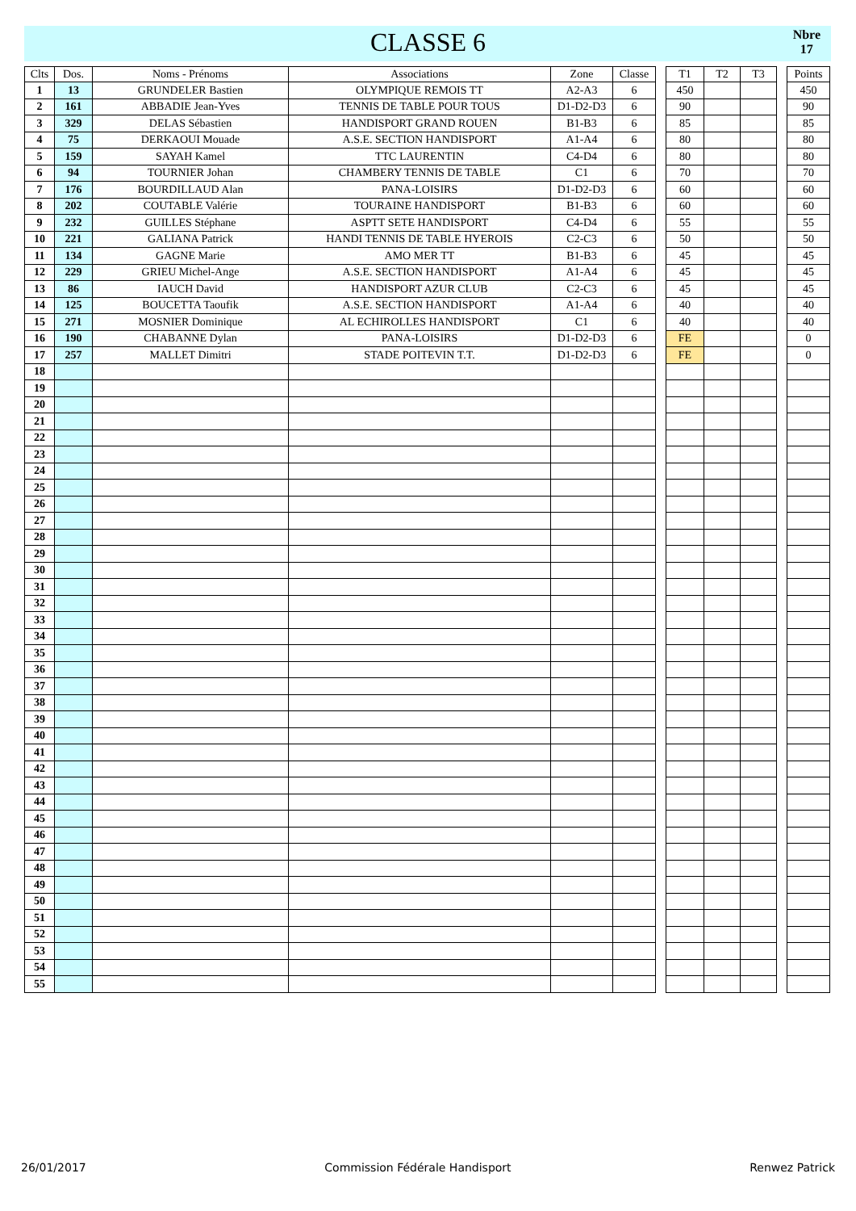CLASSE 6
Nbre
17
| Clts | Dos. | Noms - Prénoms | Associations | Zone | Classe | | T1 | T2 | T3 | | Points |
| --- | --- | --- | --- | --- | --- | --- | --- | --- | --- | --- | --- |
| 1 | 13 | GRUNDELER Bastien | OLYMPIQUE REMOIS TT | A2-A3 | 6 | | 450 | | | | 450 |
| 2 | 161 | ABBADIE Jean-Yves | TENNIS DE TABLE POUR TOUS | D1-D2-D3 | 6 | | 90 | | | | 90 |
| 3 | 329 | DELAS Sébastien | HANDISPORT GRAND ROUEN | B1-B3 | 6 | | 85 | | | | 85 |
| 4 | 75 | DERKAOUI Mouade | A.S.E. SECTION HANDISPORT | A1-A4 | 6 | | 80 | | | | 80 |
| 5 | 159 | SAYAH Kamel | TTC LAURENTIN | C4-D4 | 6 | | 80 | | | | 80 |
| 6 | 94 | TOURNIER Johan | CHAMBERY TENNIS DE TABLE | C1 | 6 | | 70 | | | | 70 |
| 7 | 176 | BOURDILLAUD Alan | PANA-LOISIRS | D1-D2-D3 | 6 | | 60 | | | | 60 |
| 8 | 202 | COUTABLE Valérie | TOURAINE HANDISPORT | B1-B3 | 6 | | 60 | | | | 60 |
| 9 | 232 | GUILLES Stéphane | ASPTT SETE HANDISPORT | C4-D4 | 6 | | 55 | | | | 55 |
| 10 | 221 | GALIANA Patrick | HANDI TENNIS DE TABLE HYEROIS | C2-C3 | 6 | | 50 | | | | 50 |
| 11 | 134 | GAGNE Marie | AMO MER TT | B1-B3 | 6 | | 45 | | | | 45 |
| 12 | 229 | GRIEU Michel-Ange | A.S.E. SECTION HANDISPORT | A1-A4 | 6 | | 45 | | | | 45 |
| 13 | 86 | IAUCH David | HANDISPORT AZUR CLUB | C2-C3 | 6 | | 45 | | | | 45 |
| 14 | 125 | BOUCETTA Taoufik | A.S.E. SECTION HANDISPORT | A1-A4 | 6 | | 40 | | | | 40 |
| 15 | 271 | MOSNIER Dominique | AL ECHIROLLES HANDISPORT | C1 | 6 | | 40 | | | | 40 |
| 16 | 190 | CHABANNE Dylan | PANA-LOISIRS | D1-D2-D3 | 6 | | FE | | | | 0 |
| 17 | 257 | MALLET Dimitri | STADE POITEVIN T.T. | D1-D2-D3 | 6 | | FE | | | | 0 |
| 18 | | | | | | | | | | | |
| 19 | | | | | | | | | | | |
| 20 | | | | | | | | | | | |
| 21 | | | | | | | | | | | |
| 22 | | | | | | | | | | | |
| 23 | | | | | | | | | | | |
| 24 | | | | | | | | | | | |
| 25 | | | | | | | | | | | |
| 26 | | | | | | | | | | | |
| 27 | | | | | | | | | | | |
| 28 | | | | | | | | | | | |
| 29 | | | | | | | | | | | |
| 30 | | | | | | | | | | | |
| 31 | | | | | | | | | | | |
| 32 | | | | | | | | | | | |
| 33 | | | | | | | | | | | |
| 34 | | | | | | | | | | | |
| 35 | | | | | | | | | | | |
| 36 | | | | | | | | | | | |
| 37 | | | | | | | | | | | |
| 38 | | | | | | | | | | | |
| 39 | | | | | | | | | | | |
| 40 | | | | | | | | | | | |
| 41 | | | | | | | | | | | |
| 42 | | | | | | | | | | | |
| 43 | | | | | | | | | | | |
| 44 | | | | | | | | | | | |
| 45 | | | | | | | | | | | |
| 46 | | | | | | | | | | | |
| 47 | | | | | | | | | | | |
| 48 | | | | | | | | | | | |
| 49 | | | | | | | | | | | |
| 50 | | | | | | | | | | | |
| 51 | | | | | | | | | | | |
| 52 | | | | | | | | | | | |
| 53 | | | | | | | | | | | |
| 54 | | | | | | | | | | | |
| 55 | | | | | | | | | | | |
26/01/2017 Commission Fédérale Handisport Renwez Patrick